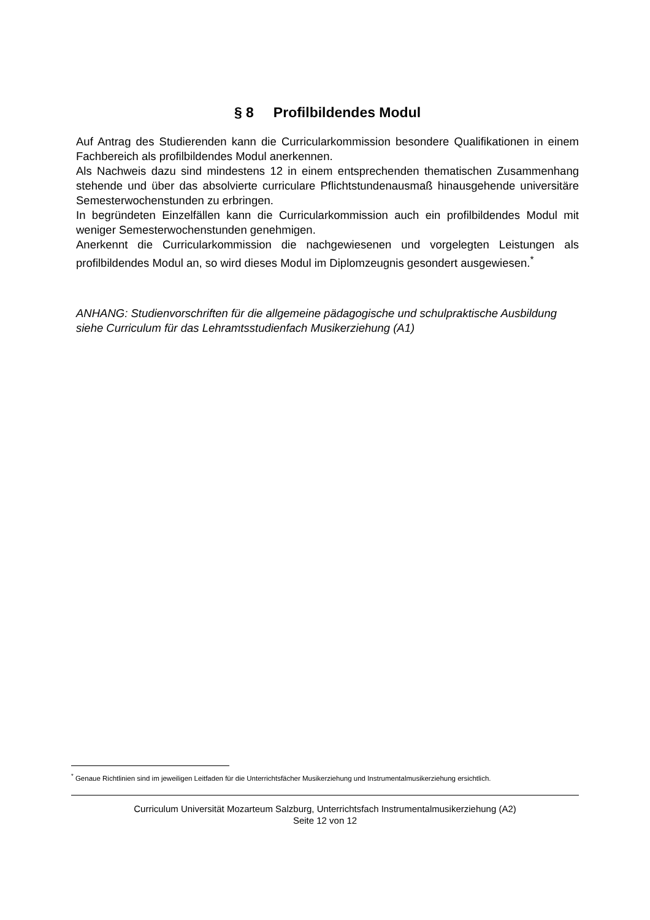§ 8 Profilbildendes Modul
Auf Antrag des Studierenden kann die Curricularkommission besondere Qualifikationen in einem Fachbereich als profilbildendes Modul anerkennen.
Als Nachweis dazu sind mindestens 12 in einem entsprechenden thematischen Zusammenhang stehende und über das absolvierte curriculare Pflichtstundenausmaß hinausgehende universitäre Semesterwochenstunden zu erbringen.
In begründeten Einzelfällen kann die Curricularkommission auch ein profilbildendes Modul mit weniger Semesterwochenstunden genehmigen.
Anerkennt die Curricularkommission die nachgewiesenen und vorgelegten Leistungen als profilbildendes Modul an, so wird dieses Modul im Diplomzeugnis gesondert ausgewiesen.<sup>*</sup>
ANHANG: Studienvorschriften für die allgemeine pädagogische und schulpraktische Ausbildung siehe Curriculum für das Lehramtsstudienfach Musikerziehung (A1)
<sup>*</sup> Genaue Richtlinien sind im jeweiligen Leitfaden für die Unterrichtsfächer Musikerziehung und Instrumentalmusikerziehung ersichtlich.
Curriculum Universität Mozarteum Salzburg, Unterrichtsfach Instrumentalmusikerziehung (A2)
Seite 12 von 12